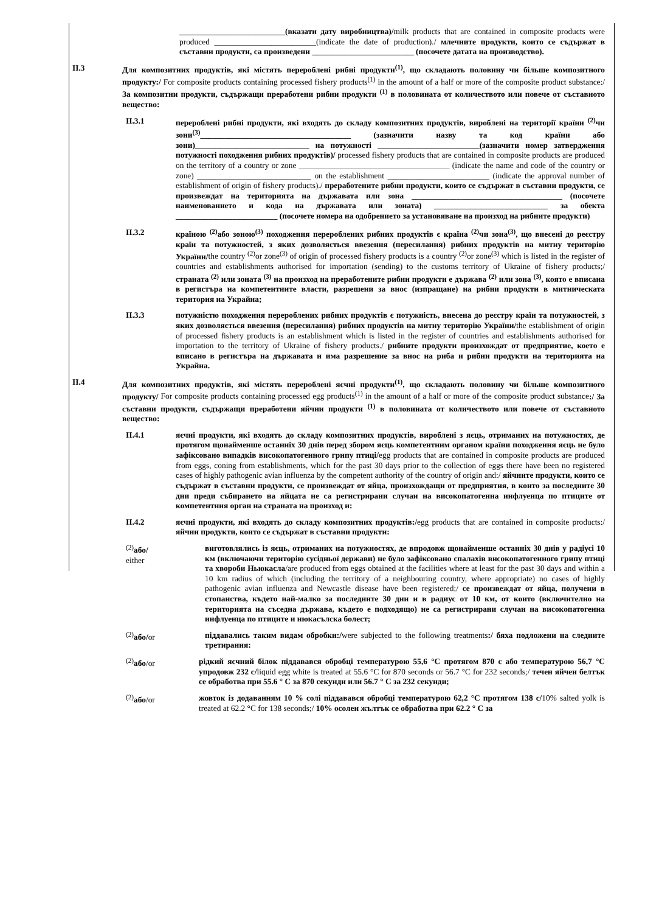__________________________(вказати дату виробництва)/milk products that are contained in composite products were produced _________________________(indicate the date of production)./ млечните продукти, които се съдържат в съставни продукти, са произведени _________________________ (посочете датата на производство).
II.3 Для композитних продуктів, які містять перероблені рибні продукти<sup>(1)</sup>, що складають половину чи більше композитного продукту:/ For composite products containing processed fishery products<sup>(1)</sup> in the amount of a half or more of the composite product substance:/ За композитни продукти, съдържащи преработени рибни продукти <sup>(1)</sup> в половината от количеството или повече от съставното вещество:
II.3.1 перероблені рибні продукти, які входять до складу композитних продуктів, вироблені на території країни <sup>(2)</sup>чи зони<sup>(3)</sup>_____________________________________ (зазначити назву та код країни або зони)____________________________ на потужності _________________________(зазначити номер затвердження потужності походження рибних продуктів)/ processed fishery products that are contained in composite products are produced on the territory of a country or zone _____________________________________ (indicate the name and code of the country or zone) ____________________________ on the establishment _________________________ (indicate the approval number of establishment of origin of fishery products)./ преработените рибни продукти, които се съдържат в съставни продукти, се произвеждат на територията на държавата или зона _____________________________________ (посочете наименованието и кода на държавата или зоната) ____________________________ за обекта _________________________ (посочете номера на одобрението за установяване на произход на рибните продукти)
II.3.2 країною <sup>(2)</sup>або зоною<sup>(3)</sup> походження перероблених рибних продуктів є країна <sup>(2)</sup>чи зона<sup>(3)</sup>, що внесені до реєстру країн та потужностей, з яких дозволяється ввезення (пересилання) рибних продуктів на митну територію України/the country <sup>(2)</sup>or zone<sup>(3)</sup> of origin of processed fishery products is a country <sup>(2)</sup>or zone<sup>(3)</sup> which is listed in the register of countries and establishments authorised for importation (sending) to the customs territory of Ukraine of fishery products;/ страната <sup>(2)</sup> или зоната <sup>(3)</sup> на произход на преработените рибни продукти е държава <sup>(2)</sup> или зона <sup>(3)</sup>, която е вписана в регистъра на компетентните власти, разрешени за внос (изпращане) на рибни продукти в митническата територия на Украйна;
II.3.3 потужністю походження перероблених рибних продуктів є потужність, внесена до реєстру країн та потужностей, з яких дозволяється ввезення (пересилання) рибних продуктів на митну територію України/the establishment of origin of processed fishery products is an establishment which is listed in the register of countries and establishments authorised for importation to the territory of Ukraine of fishery products./ рибните продукти произхождат от предприятие, което е вписано в регистъра на държавата и има разрешение за внос на риба и рибни продукти на територията на Украйна.
II.4 Для композитних продуктів, які містять перероблені яєчні продукти<sup>(1)</sup>, що складають половину чи більше композитного продукту/ For composite products containing processed egg products<sup>(1)</sup> in the amount of a half or more of the composite product substance:/ За съставни продукти, съдържащи преработени яйчни продукти <sup>(1)</sup> в половината от количеството или повече от съставното вещество:
II.4.1 яєчні продукти, які входять до складу композитних продуктів, вироблені з яєць, отриманих на потужностях, де протягом щонайменше останніх 30 днів перед збором яєць компетентним органом країни походження яєць не було зафіксовано випадків високопатогенного грипу птиці/egg products that are contained in composite products are produced from eggs, coning from establishments, which for the past 30 days prior to the collection of eggs there have been no registered cases of highly pathogenic avian influenza by the competent authority of the country of origin and:/ яйчните продукти, които се съдържат в съставни продукти, се произвеждат от яйца, произхождащи от предприятия, в които за последните 30 дни преди събирането на яйцата не са регистрирани случаи на високопатогенна инфлуенца по птиците от компетентния орган на страната на произход и:
II.4.2 яєчні продукти, які входять до складу композитних продуктів:/egg products that are contained in composite products:/ яйчни продукти, които се съдържат в съставни продукти:
<sup>(2)</sup> або/
either
виготовлялись із яєць, отриманих на потужностях, де впродовж щонайменше останніх 30 днів у радіусі 10 км (включаючи територію сусідньої держави) не було зафіксовано спалахів високопатогенного грипу птиці та хвороби Ньюкасла/are produced from eggs obtained at the facilities where at least for the past 30 days and within a 10 km radius of which (including the territory of a neighbouring country, where appropriate) no cases of highly pathogenic avian influenza and Newcastle disease have been registered;/ се произвеждат от яйца, получени в стопанства, където най-малко за последните 30 дни и в радиус от 10 км, от които (включително на територията на съседна държава, където е подходящо) не са регистрирани случаи на високопатогенна инфлуенца по птиците и нюкасълска болест;
<sup>(2)</sup> або/or піддавались таким видам обробки:/were subjected to the following treatments:/ бяха подложени на следните третирания:
<sup>(2)</sup> або/or рідкий яєчний білок піддавався обробці температурою 55,6 °C протягом 870 с або температурою 56,7 °C упродовж 232 с/liquid egg white is treated at 55.6 °C for 870 seconds or 56.7 °C for 232 seconds;/ течен яйчен белтък се обработва при 55.6 ° C за 870 секунди или 56.7 ° C за 232 секунди;
<sup>(2)</sup> або/or жовток із додаванням 10 % солі піддавався обробці температурою 62,2 °C протягом 138 с/10% salted yolk is treated at 62.2 °C for 138 seconds;/ 10% осолен жълтък се обработва при 62.2 ° C за